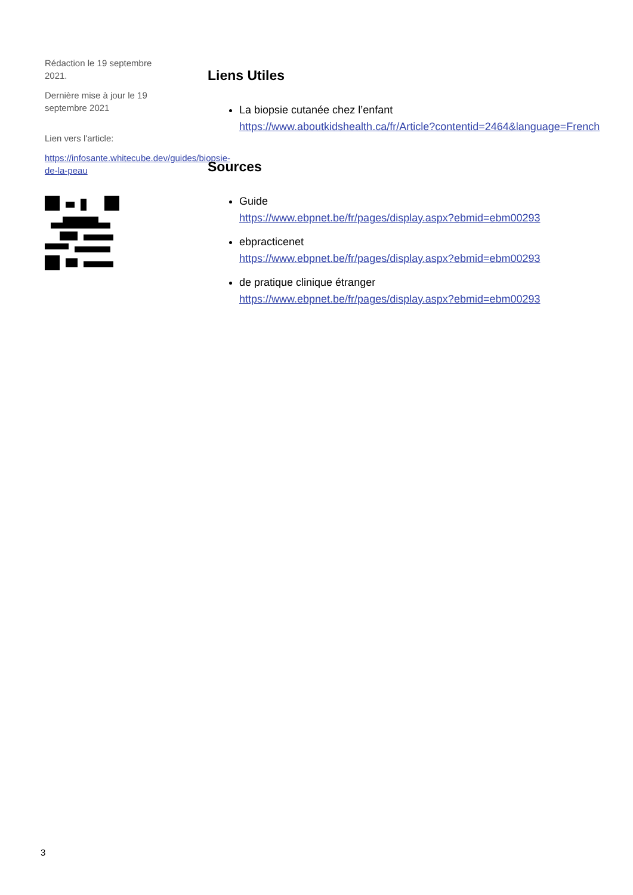Rédaction le 19 septembre 2021.
Dernière mise à jour le 19 septembre 2021
Lien vers l'article:
https://infosante.whitecube.dev/guides/biopsie-de-la-peau
Liens Utiles
La biopsie cutanée chez l’enfant
https://www.aboutkidshealth.ca/fr/Article?contentid=2464&language=French
Sources
Guide
https://www.ebpnet.be/fr/pages/display.aspx?ebmid=ebm00293
ebpracticenet
https://www.ebpnet.be/fr/pages/display.aspx?ebmid=ebm00293
de pratique clinique étranger
https://www.ebpnet.be/fr/pages/display.aspx?ebmid=ebm00293
3